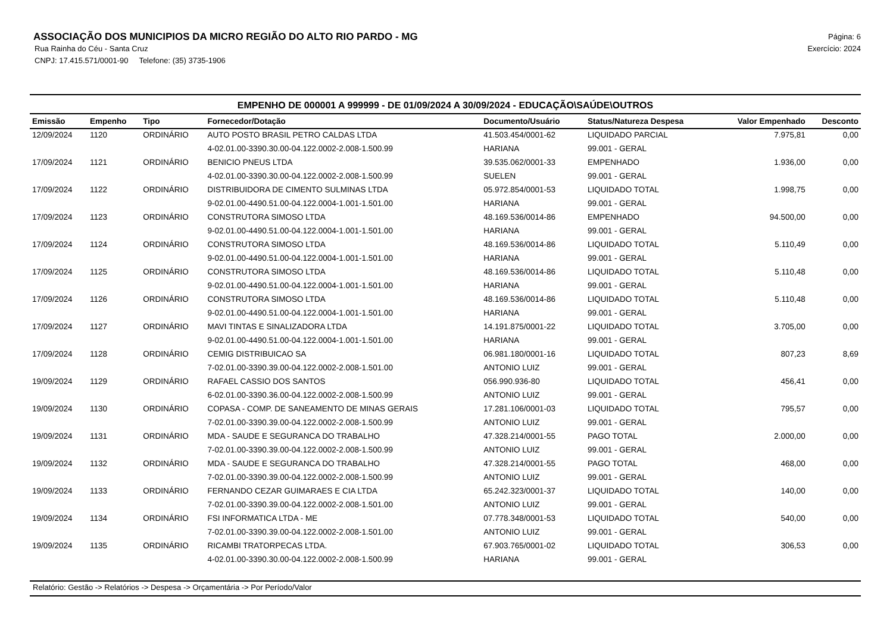ASSOCIAÇÃO DOS MUNICIPIOS DA MICRO REGIÃO DO ALTO RIO PARDO - MG
Rua Rainha do Céu - Santa Cruz
CNPJ: 17.415.571/0001-90 Telefone: (35) 3735-1906
Página: 6
Exercício: 2024
EMPENHO DE 000001 A 999999 - DE 01/09/2024 A 30/09/2024 - EDUCAÇÃO\SAÚDE\OUTROS
| Emissão | Empenho | Tipo | Fornecedor/Dotação | Documento/Usuário | Status/Natureza Despesa | Valor Empenhado | Desconto |
| --- | --- | --- | --- | --- | --- | --- | --- |
| 12/09/2024 | 1120 | ORDINÁRIO | AUTO POSTO BRASIL PETRO CALDAS LTDA | 41.503.454/0001-62 | LIQUIDADO PARCIAL | 7.975,81 | 0,00 |
| | | | 4-02.01.00-3390.30.00-04.122.0002-2.008-1.500.99 | HARIANA | 99.001 - GERAL | | |
| 17/09/2024 | 1121 | ORDINÁRIO | BENICIO PNEUS LTDA | 39.535.062/0001-33 | EMPENHADO | 1.936,00 | 0,00 |
| | | | 4-02.01.00-3390.30.00-04.122.0002-2.008-1.500.99 | SUELEN | 99.001 - GERAL | | |
| 17/09/2024 | 1122 | ORDINÁRIO | DISTRIBUIDORA DE CIMENTO SULMINAS LTDA | 05.972.854/0001-53 | LIQUIDADO TOTAL | 1.998,75 | 0,00 |
| | | | 9-02.01.00-4490.51.00-04.122.0004-1.001-1.501.00 | HARIANA | 99.001 - GERAL | | |
| 17/09/2024 | 1123 | ORDINÁRIO | CONSTRUTORA SIMOSO LTDA | 48.169.536/0014-86 | EMPENHADO | 94.500,00 | 0,00 |
| | | | 9-02.01.00-4490.51.00-04.122.0004-1.001-1.501.00 | HARIANA | 99.001 - GERAL | | |
| 17/09/2024 | 1124 | ORDINÁRIO | CONSTRUTORA SIMOSO LTDA | 48.169.536/0014-86 | LIQUIDADO TOTAL | 5.110,49 | 0,00 |
| | | | 9-02.01.00-4490.51.00-04.122.0004-1.001-1.501.00 | HARIANA | 99.001 - GERAL | | |
| 17/09/2024 | 1125 | ORDINÁRIO | CONSTRUTORA SIMOSO LTDA | 48.169.536/0014-86 | LIQUIDADO TOTAL | 5.110,48 | 0,00 |
| | | | 9-02.01.00-4490.51.00-04.122.0004-1.001-1.501.00 | HARIANA | 99.001 - GERAL | | |
| 17/09/2024 | 1126 | ORDINÁRIO | CONSTRUTORA SIMOSO LTDA | 48.169.536/0014-86 | LIQUIDADO TOTAL | 5.110,48 | 0,00 |
| | | | 9-02.01.00-4490.51.00-04.122.0004-1.001-1.501.00 | HARIANA | 99.001 - GERAL | | |
| 17/09/2024 | 1127 | ORDINÁRIO | MAVI TINTAS E SINALIZADORA LTDA | 14.191.875/0001-22 | LIQUIDADO TOTAL | 3.705,00 | 0,00 |
| | | | 9-02.01.00-4490.51.00-04.122.0004-1.001-1.501.00 | HARIANA | 99.001 - GERAL | | |
| 17/09/2024 | 1128 | ORDINÁRIO | CEMIG DISTRIBUICAO SA | 06.981.180/0001-16 | LIQUIDADO TOTAL | 807,23 | 8,69 |
| | | | 7-02.01.00-3390.39.00-04.122.0002-2.008-1.501.00 | ANTONIO LUIZ | 99.001 - GERAL | | |
| 19/09/2024 | 1129 | ORDINÁRIO | RAFAEL CASSIO DOS SANTOS | 056.990.936-80 | LIQUIDADO TOTAL | 456,41 | 0,00 |
| | | | 6-02.01.00-3390.36.00-04.122.0002-2.008-1.500.99 | ANTONIO LUIZ | 99.001 - GERAL | | |
| 19/09/2024 | 1130 | ORDINÁRIO | COPASA - COMP. DE SANEAMENTO DE MINAS GERAIS | 17.281.106/0001-03 | LIQUIDADO TOTAL | 795,57 | 0,00 |
| | | | 7-02.01.00-3390.39.00-04.122.0002-2.008-1.500.99 | ANTONIO LUIZ | 99.001 - GERAL | | |
| 19/09/2024 | 1131 | ORDINÁRIO | MDA - SAUDE E SEGURANCA DO TRABALHO | 47.328.214/0001-55 | PAGO TOTAL | 2.000,00 | 0,00 |
| | | | 7-02.01.00-3390.39.00-04.122.0002-2.008-1.500.99 | ANTONIO LUIZ | 99.001 - GERAL | | |
| 19/09/2024 | 1132 | ORDINÁRIO | MDA - SAUDE E SEGURANCA DO TRABALHO | 47.328.214/0001-55 | PAGO TOTAL | 468,00 | 0,00 |
| | | | 7-02.01.00-3390.39.00-04.122.0002-2.008-1.500.99 | ANTONIO LUIZ | 99.001 - GERAL | | |
| 19/09/2024 | 1133 | ORDINÁRIO | FERNANDO CEZAR GUIMARAES E CIA LTDA | 65.242.323/0001-37 | LIQUIDADO TOTAL | 140,00 | 0,00 |
| | | | 7-02.01.00-3390.39.00-04.122.0002-2.008-1.501.00 | ANTONIO LUIZ | 99.001 - GERAL | | |
| 19/09/2024 | 1134 | ORDINÁRIO | FSI INFORMATICA LTDA - ME | 07.778.348/0001-53 | LIQUIDADO TOTAL | 540,00 | 0,00 |
| | | | 7-02.01.00-3390.39.00-04.122.0002-2.008-1.501.00 | ANTONIO LUIZ | 99.001 - GERAL | | |
| 19/09/2024 | 1135 | ORDINÁRIO | RICAMBI TRATORPECAS LTDA. | 67.903.765/0001-02 | LIQUIDADO TOTAL | 306,53 | 0,00 |
| | | | 4-02.01.00-3390.30.00-04.122.0002-2.008-1.500.99 | HARIANA | 99.001 - GERAL | | |
Relatório: Gestão -> Relatórios -> Despesa -> Orçamentária -> Por Período/Valor